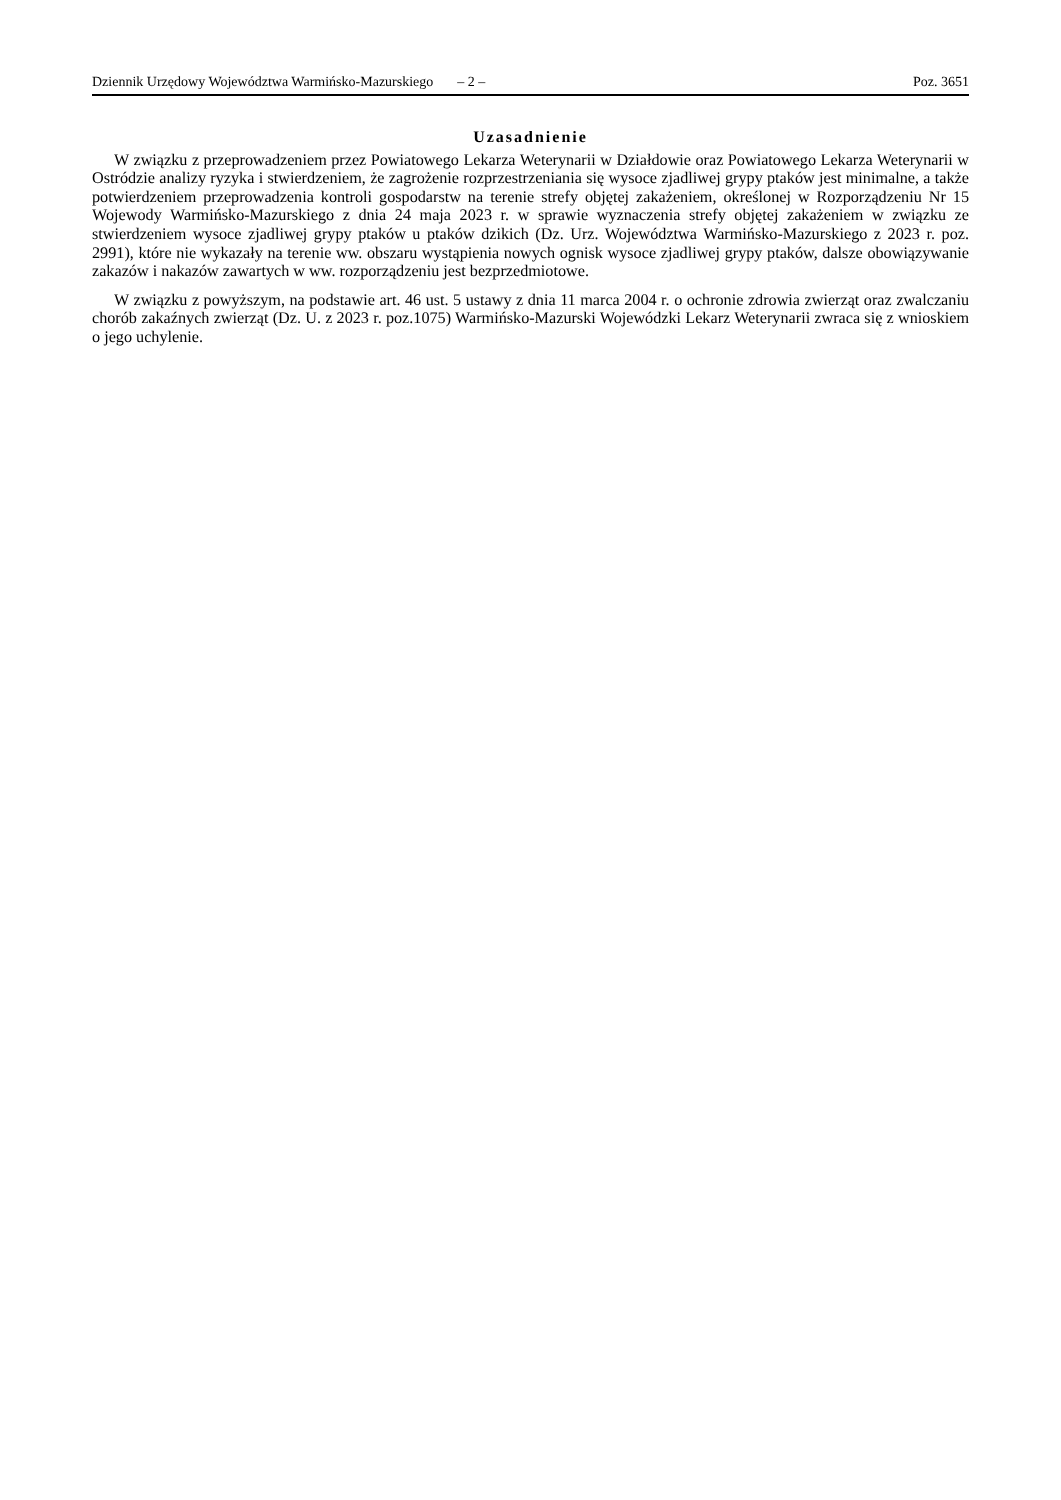Dziennik Urzędowy Województwa Warmińsko-Mazurskiego – 2 – Poz. 3651
Uzasadnienie
W związku z przeprowadzeniem przez Powiatowego Lekarza Weterynarii w Działdowie oraz Powiatowego Lekarza Weterynarii w Ostródzie analizy ryzyka i stwierdzeniem, że zagrożenie rozprzestrzeniania się wysoce zjadliwej grypy ptaków jest minimalne, a także potwierdzeniem przeprowadzenia kontroli gospodarstw na terenie strefy objętej zakażeniem, określonej w Rozporządzeniu Nr 15 Wojewody Warmińsko-Mazurskiego z dnia 24 maja 2023 r. w sprawie wyznaczenia strefy objętej zakażeniem w związku ze stwierdzeniem wysoce zjadliwej grypy ptaków u ptaków dzikich (Dz. Urz. Województwa Warmińsko-Mazurskiego z 2023 r. poz. 2991), które nie wykazały na terenie ww. obszaru wystąpienia nowych ognisk wysoce zjadliwej grypy ptaków, dalsze obowiązywanie zakazów i nakazów zawartych w ww. rozporządzeniu jest bezprzedmiotowe.
W związku z powyższym, na podstawie art. 46 ust. 5 ustawy z dnia 11 marca 2004 r. o ochronie zdrowia zwierząt oraz zwalczaniu chorób zakaźnych zwierząt (Dz. U. z 2023 r. poz.1075) Warmińsko-Mazurski Wojewódzki Lekarz Weterynarii zwraca się z wnioskiem o jego uchylenie.